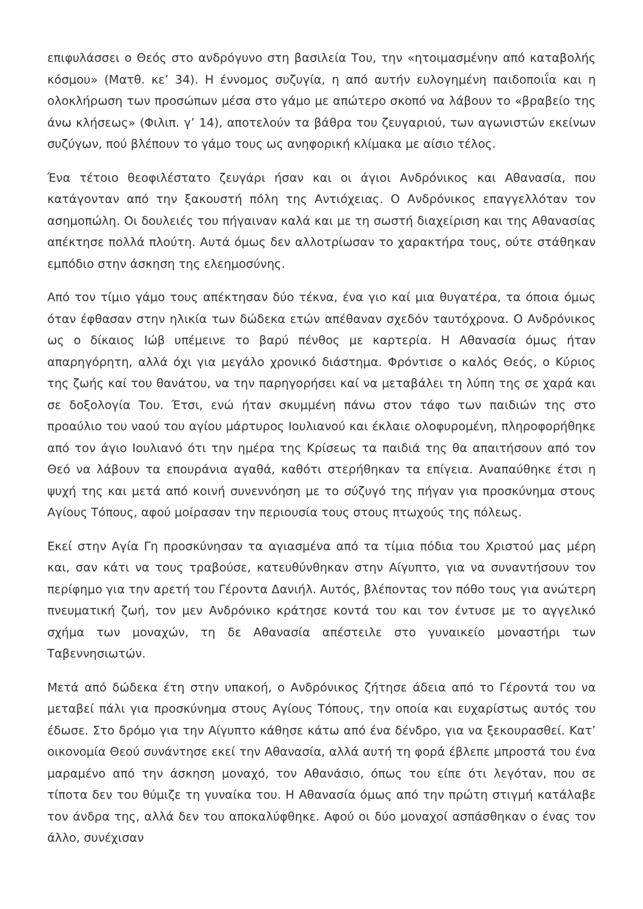επιφυλάσσει ο Θεός στο ανδρόγυνο στη βασιλεία Του, την «ητοιμασμένην από καταβολής κόσμου» (Ματθ. κε’ 34). Η έννομος συζυγία, η από αυτήν ευλογημένη παιδοποιΐα και η ολοκλήρωση των προσώπων μέσα στο γάμο με απώτερο σκοπό να λάβουν το «βραβείο της άνω κλήσεως» (Φιλιπ. γ’ 14), αποτελούν τα βάθρα του ζευγαριού, των αγωνιστών εκείνων συζύγων, πού βλέπουν το γάμο τους ως ανηφορική κλίμακα με αίσιο τέλος.
Ένα τέτοιο θεοφιλέστατο ζευγάρι ήσαν και οι άγιοι Ανδρόνικος και Αθανασία, που κατάγονταν από την ξακουστή πόλη της Αντιόχειας. Ο Ανδρόνικος επαγγελλόταν τον ασημοπώλη. Οι δουλειές του πήγαιναν καλά και με τη σωστή διαχείριση και της Αθανασίας απέκτησε πολλά πλούτη. Αυτά όμως δεν αλλοτρίωσαν το χαρακτήρα τους, ούτε στάθηκαν εμπόδιο στην άσκηση της ελεημοσύνης.
Από τον τίμιο γάμο τους απέκτησαν δύο τέκνα, ένα γιο καί μια θυγατέρα, τα όποια όμως όταν έφθασαν στην ηλικία των δώδεκα ετών απέθαναν σχεδόν ταυτόχρονα. Ο Ανδρόνικος ως ο δίκαιος Ιώβ υπέμεινε το βαρύ πένθος με καρτερία. Η Αθανασία όμως ήταν απαρηγόρητη, αλλά όχι για μεγάλο χρονικό διάστημα. Φρόντισε ο καλός Θεός, ο Κύριος της ζωής καί του θανάτου, να την παρηγορήσει καί να μεταβάλει τη λύπη της σε χαρά και σε δοξολογία Του. Έτσι, ενώ ήταν σκυμμένη πάνω στον τάφο των παιδιών της στο προαύλιο του ναού του αγίου μάρτυρος Ιουλιανού και έκλαιε ολοφυρομένη, πληροφορήθηκε από τον άγιο Ιουλιανό ότι την ημέρα της Κρίσεως τα παιδιά της θα απαιτήσουν από τον Θεό να λάβουν τα επουράνια αγαθά, καθότι στερήθηκαν τα επίγεια. Αναπαύθηκε έτσι η ψυχή της και μετά από κοινή συνεννόηση με το σύζυγό της πήγαν για προσκύνημα στους Αγίους Τόπους, αφού μοίρασαν την περιουσία τους στους πτωχούς της πόλεως.
Εκεί στην Αγία Γη προσκύνησαν τα αγιασμένα από τα τίμια πόδια του Χριστού μας μέρη και, σαν κάτι να τους τραβούσε, κατευθύνθηκαν στην Αίγυπτο, για να συναντήσουν τον περίφημο για την αρετή του Γέροντα Δανιήλ. Αυτός, βλέποντας τον πόθο τους για ανώτερη πνευματική ζωή, τον μεν Ανδρόνικο κράτησε κοντά του και τον έντυσε με το αγγελικό σχήμα των μοναχών, τη δε Αθανασία απέστειλε στο γυναικείο μοναστήρι των Ταβεννησιωτών.
Μετά από δώδεκα έτη στην υπακοή, ο Ανδρόνικος ζήτησε άδεια από το Γέροντά του να μεταβεί πάλι για προσκύνημα στους Αγίους Τόπους, την οποία και ευχαρίστως αυτός του έδωσε. Στο δρόμο για την Αίγυπτο κάθησε κάτω από ένα δένδρο, για να ξεκουρασθεί. Κατ’ οικονομία Θεού συνάντησε εκεί την Αθανασία, αλλά αυτή τη φορά έβλεπε μπροστά του ένα μαραμένο από την άσκηση μοναχό, τον Αθανάσιο, όπως του είπε ότι λεγόταν, που σε τίποτα δεν του θύμιζε τη γυναίκα του. Η Αθανασία όμως από την πρώτη στιγμή κατάλαβε τον άνδρα της, αλλά δεν του αποκαλύφθηκε. Αφού οι δύο μοναχοί ασπάσθηκαν ο ένας τον άλλο, συνέχισαν